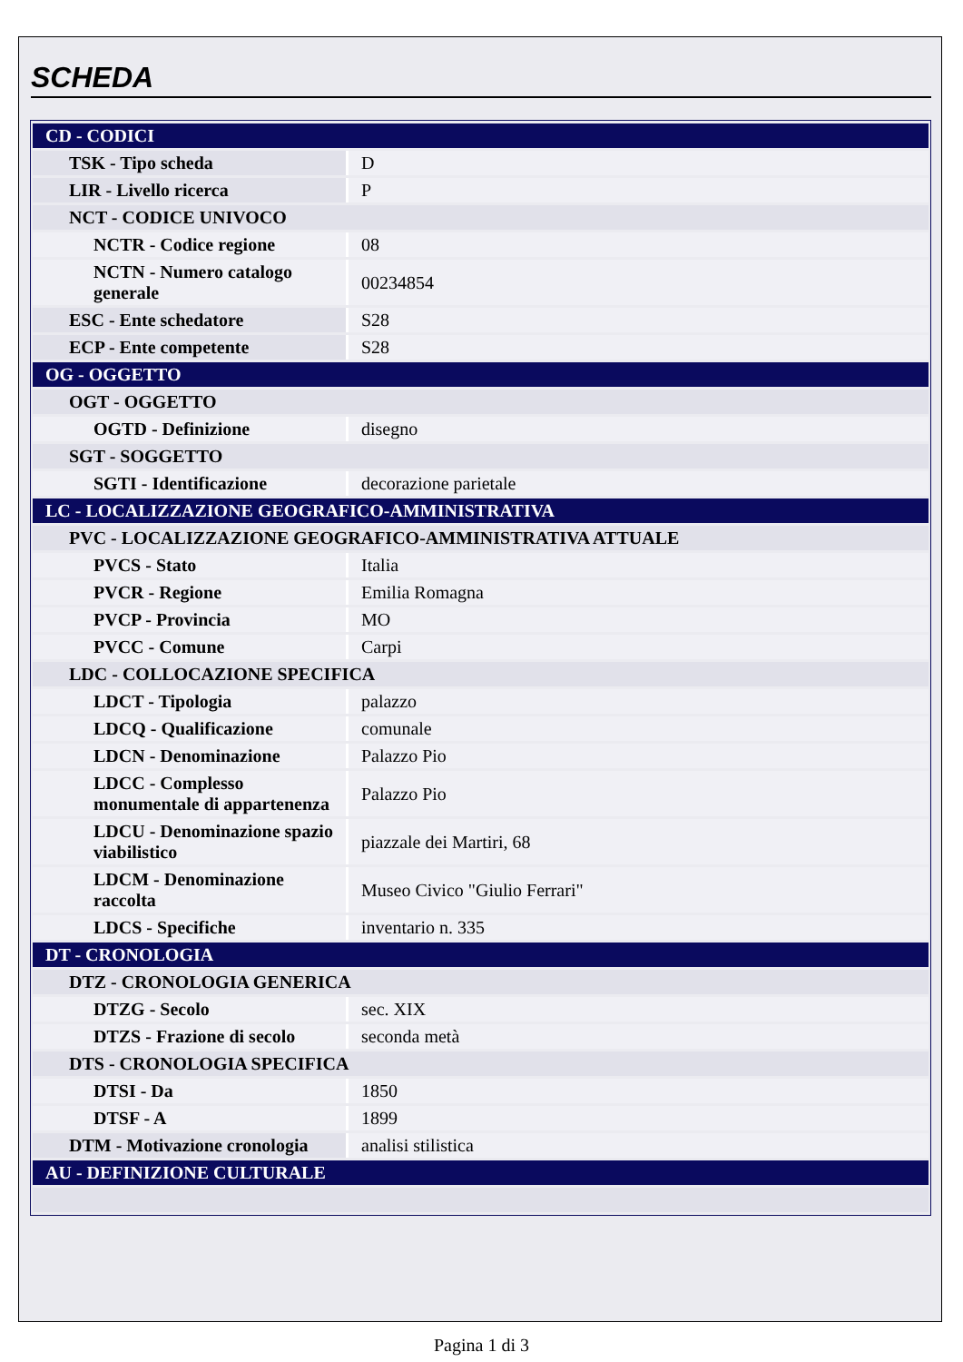SCHEDA
| CD - CODICI | |
| TSK - Tipo scheda | D |
| LIR - Livello ricerca | P |
| NCT - CODICE UNIVOCO | |
| NCTR - Codice regione | 08 |
| NCTN - Numero catalogo generale | 00234854 |
| ESC - Ente schedatore | S28 |
| ECP - Ente competente | S28 |
| OG - OGGETTO | |
| OGT - OGGETTO | |
| OGTD - Definizione | disegno |
| SGT - SOGGETTO | |
| SGTI - Identificazione | decorazione parietale |
| LC - LOCALIZZAZIONE GEOGRAFICO-AMMINISTRATIVA | |
| PVC - LOCALIZZAZIONE GEOGRAFICO-AMMINISTRATIVA ATTUALE | |
| PVCS - Stato | Italia |
| PVCR - Regione | Emilia Romagna |
| PVCP - Provincia | MO |
| PVCC - Comune | Carpi |
| LDC - COLLOCAZIONE SPECIFICA | |
| LDCT - Tipologia | palazzo |
| LDCQ - Qualificazione | comunale |
| LDCN - Denominazione | Palazzo Pio |
| LDCC - Complesso monumentale di appartenenza | Palazzo Pio |
| LDCU - Denominazione spazio viabilistico | piazzale dei Martiri, 68 |
| LDCM - Denominazione raccolta | Museo Civico "Giulio Ferrari" |
| LDCS - Specifiche | inventario n. 335 |
| DT - CRONOLOGIA | |
| DTZ - CRONOLOGIA GENERICA | |
| DTZG - Secolo | sec. XIX |
| DTZS - Frazione di secolo | seconda metà |
| DTS - CRONOLOGIA SPECIFICA | |
| DTSI - Da | 1850 |
| DTSF - A | 1899 |
| DTM - Motivazione cronologia | analisi stilistica |
| AU - DEFINIZIONE CULTURALE | |
Pagina 1 di 3